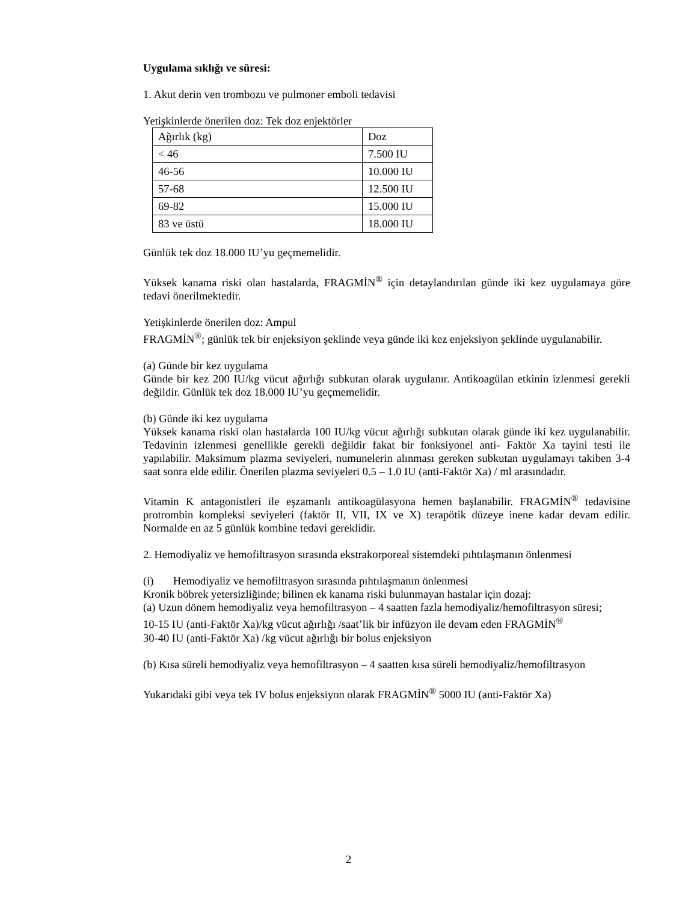Uygulama sıklığı ve süresi:
1. Akut derin ven trombozu ve pulmoner emboli tedavisi
Yetişkinlerde önerilen doz: Tek doz enjektörler
| Ağırlık (kg) | Doz |
| < 46 | 7.500 IU |
| 46-56 | 10.000 IU |
| 57-68 | 12.500 IU |
| 69-82 | 15.000 IU |
| 83 ve üstü | 18.000 IU |
Günlük tek doz 18.000 IU’yu geçmemelidir.
Yüksek kanama riski olan hastalarda, FRAGMİN<sup>®</sup> için detaylandırılan günde iki kez uygulamaya göre tedavi önerilmektedir.
Yetişkinlerde önerilen doz: Ampul
FRAGMİN<sup>®</sup>; günlük tek bir enjeksiyon şeklinde veya günde iki kez enjeksiyon şeklinde uygulanabilir.
(a) Günde bir kez uygulama
Günde bir kez 200 IU/kg vücut ağırlığı subkutan olarak uygulanır. Antikoagülan etkinin izlenmesi gerekli değildir. Günlük tek doz 18.000 IU’yu geçmemelidir.
(b) Günde iki kez uygulama
Yüksek kanama riski olan hastalarda 100 IU/kg vücut ağırlığı subkutan olarak günde iki kez uygulanabilir. Tedavinin izlenmesi genellikle gerekli değildir fakat bir fonksiyonel anti- Faktör Xa tayini testi ile yapılabilir. Maksimum plazma seviyeleri, numunelerin alınması gereken subkutan uygulamayı takiben 3-4 saat sonra elde edilir. Önerilen plazma seviyeleri 0.5 – 1.0 IU (anti-Faktör Xa) / ml arasındadır.
Vitamin K antagonistleri ile eşzamanlı antikoagülasyona hemen başlanabilir. FRAGMİN<sup>®</sup> tedavisine protrombin kompleksi seviyeleri (faktör II, VII, IX ve X) terapötik düzeye inene kadar devam edilir. Normalde en az 5 günlük kombine tedavi gereklidir.
2. Hemodiyaliz ve hemofiltrasyon sırasında ekstrakorporeal sistemdeki pıhtılaşmanın önlenmesi
(i) Hemodiyaliz ve hemofiltrasyon sırasında pıhtılaşmanın önlenmesi
Kronik böbrek yetersizliğinde; bilinen ek kanama riski bulunmayan hastalar için dozaj:
(a) Uzun dönem hemodiyaliz veya hemofiltrasyon – 4 saatten fazla hemodiyaliz/hemofiltrasyon süresi;
10-15 IU (anti-Faktör Xa)/kg vücut ağırlığı /saat’lik bir infüzyon ile devam eden FRAGMİN<sup>®</sup>
30-40 IU (anti-Faktör Xa) /kg vücut ağırlığı bir bolus enjeksiyon
(b) Kısa süreli hemodiyaliz veya hemofiltrasyon – 4 saatten kısa süreli hemodiyaliz/hemofiltrasyon
Yukarıdaki gibi veya tek IV bolus enjeksiyon olarak FRAGMİN<sup>®</sup> 5000 IU (anti-Faktör Xa)
2